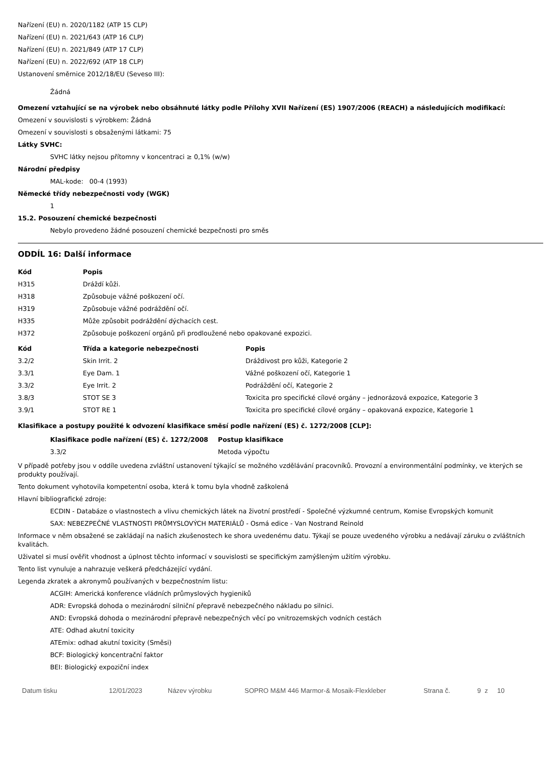Nařízení (EU) n. 2020/1182 (ATP 15 CLP)
Nařízení (EU) n. 2021/643 (ATP 16 CLP)
Nařízení (EU) n. 2021/849 (ATP 17 CLP)
Nařízení (EU) n. 2022/692 (ATP 18 CLP)
Ustanovení směrnice 2012/18/EU (Seveso III):
Žádná
Omezení vztahující se na výrobek nebo obsáhnuté látky podle Přílohy XVII Nařízení (ES) 1907/2006 (REACH) a následujících modifikací:
Omezení v souvislosti s výrobkem: Žádná
Omezení v souvislosti s obsaženými látkami: 75
Látky SVHC:
SVHC látky nejsou přítomny v koncentraci ≥ 0,1% (w/w)
Národní předpisy
MAL-kode: 00-4 (1993)
Německé třídy nebezpečnosti vody (WGK)
1
15.2. Posouzení chemické bezpečnosti
Nebylo provedeno žádné posouzení chemické bezpečnosti pro směs
ODDÍL 16: Další informace
| Kód | Popis |
| --- | --- |
| H315 | Dráždí kůži. |
| H318 | Způsobuje vážné poškození očí. |
| H319 | Způsobuje vážné podráždění očí. |
| H335 | Může způsobit podráždění dýchacích cest. |
| H372 | Způsobuje poškození orgánů při prodloužené nebo opakované expozici. |
| Kód | Třída a kategorie nebezpečnosti | Popis |
| --- | --- | --- |
| 3.2/2 | Skin Irrit. 2 | Dráždivost pro kůži, Kategorie 2 |
| 3.3/1 | Eye Dam. 1 | Vážné poškození očí, Kategorie 1 |
| 3.3/2 | Eye Irrit. 2 | Podráždění očí, Kategorie 2 |
| 3.8/3 | STOT SE 3 | Toxicita pro specifické cílové orgány – jednorázová expozice, Kategorie 3 |
| 3.9/1 | STOT RE 1 | Toxicita pro specifické cílové orgány – opakovaná expozice, Kategorie 1 |
Klasifikace a postupy použité k odvození klasifikace směsí podle nařízení (ES) č. 1272/2008 [CLP]:
| Klasifikace podle nařízení (ES) č. 1272/2008 | Postup klasifikace |
| --- | --- |
| 3.3/2 | Metoda výpočtu |
V případě potřeby jsou v oddíle uvedena zvláštní ustanovení týkající se možného vzdělávání pracovníků. Provozní a environmentální podmínky, ve kterých se produkty používají.
Tento dokument vyhotovila kompetentní osoba, která k tomu byla vhodně zaškolená
Hlavní bibliografické zdroje:
ECDIN - Databáze o vlastnostech a vlivu chemických látek na životní prostředí - Společné výzkumné centrum, Komise Evropských komunit
SAX: NEBEZPEČNÉ VLASTNOSTI PRŮMYSLOVÝCH MATERIÁLŮ - Osmá edice - Van Nostrand Reinold
Informace v něm obsažené se zakládají na našich zkušenostech ke shora uvedenému datu. Týkají se pouze uvedeného výrobku a nedávají záruku o zvláštních kvalitách.
Uživatel si musí ověřit vhodnost a úplnost těchto informací v souvislosti se specifickým zamýšleným užitím výrobku.
Tento list vynuluje a nahrazuje veškerá předcházející vydání.
Legenda zkratek a akronymů používaných v bezpečnostním listu:
ACGIH: Americká konference vládních průmyslových hygieniků
ADR: Evropská dohoda o mezinárodní silniční přepravě nebezpečného nákladu po silnici.
AND: Evropská dohoda o mezinárodní přepravě nebezpečných věcí po vnitrozemských vodních cestách
ATE: Odhad akutní toxicity
ATEmix: odhad akutní toxicity (Směsi)
BCF: Biologický koncentrační faktor
BEI: Biologický expoziční index
Datum tisku 12/01/2023 Název výrobku SOPRO M&M 446 Marmor-& Mosaik-Flexkleber Strana č. 9 z 10